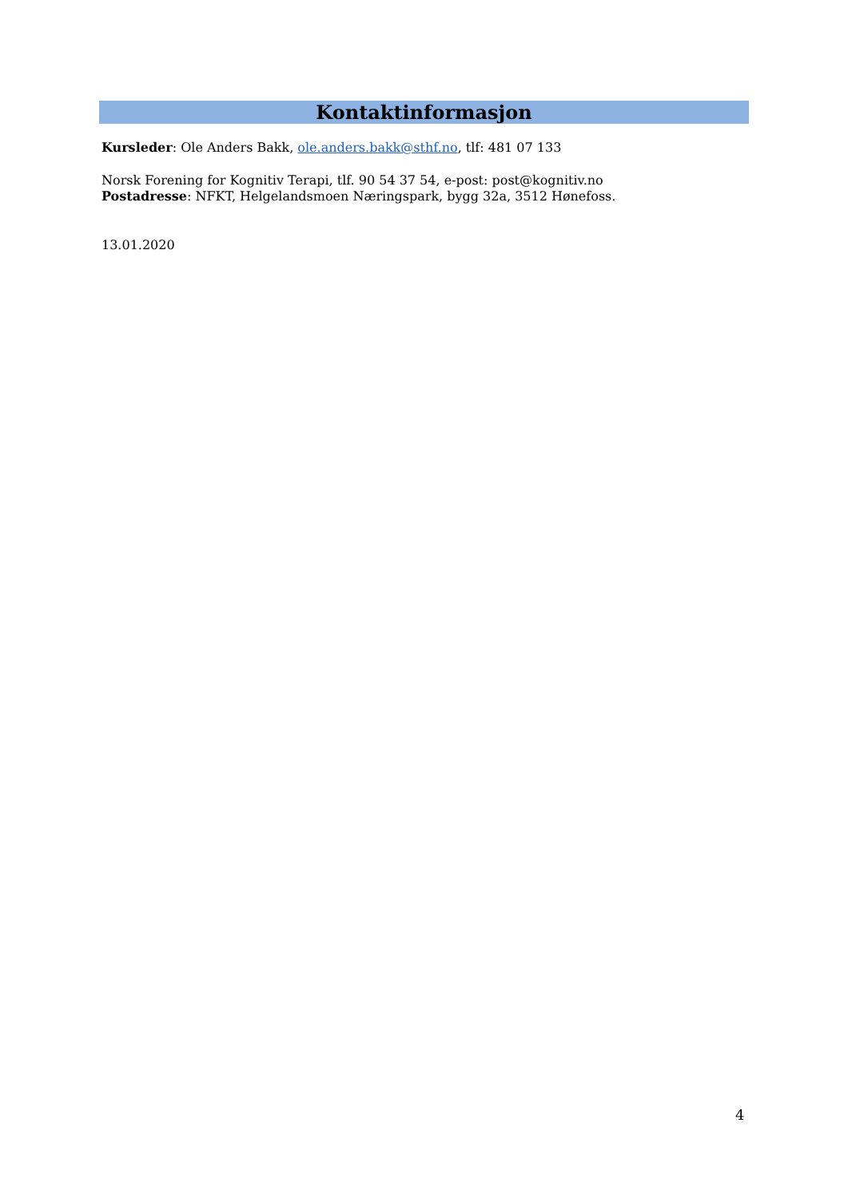Kontaktinformasjon
Kursleder: Ole Anders Bakk, ole.anders.bakk@sthf.no, tlf: 481 07 133
Norsk Forening for Kognitiv Terapi, tlf. 90 54 37 54, e-post: post@kognitiv.no
Postadresse: NFKT, Helgelandsmoen Næringspark, bygg 32a, 3512 Hønefoss.
13.01.2020
4